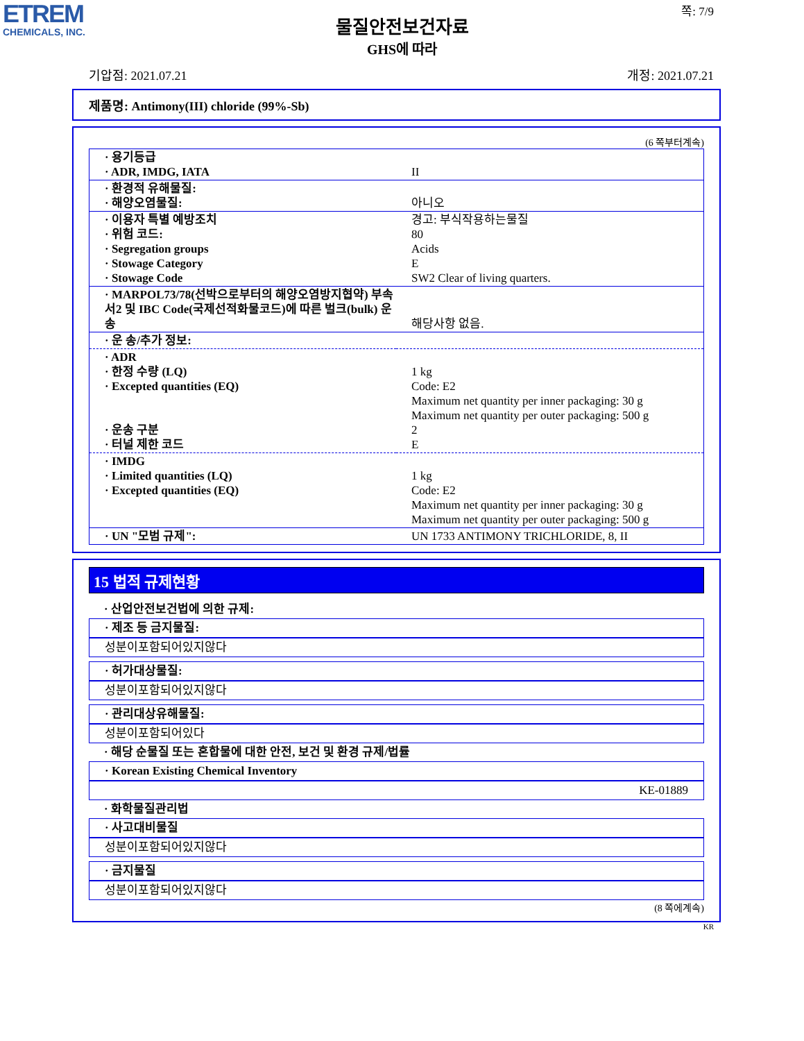ETREM
CHEMICALS, INC.
쪽: 7/9
물질안전보건자료
GHS에 따라
기압점: 2021.07.21 개정: 2021.07.21
제품명: Antimony(III) chloride (99%-Sb)
(6 쪽부터계속)
| · 용기등급 · ADR, IMDG, IATA | II |
| · 환경적 유해물질: · 해양오염물질: | 아니오 |
| · 이용자 특별 예방조치 · 위험 코드: · Segregation groups · Stowage Category · Stowage Code | 경고: 부식작용하는물질 80 Acids E SW2 Clear of living quarters. |
| · MARPOL73/78(선박으로부터의 해양오염방지협약) 부속서2 및 IBC Code(국제선적화물코드)에 따른 벌크(bulk) 운송 | 해당사항 없음. |
| · 운 송/추가 정보: | |
| · ADR · 한정 수량 (LQ) · Excepted quantities (EQ) · 운송 구분 · 터널 제한 코드 | 1 kg Code: E2 Maximum net quantity per inner packaging: 30 g Maximum net quantity per outer packaging: 500 g 2 E |
| · IMDG · Limited quantities (LQ) · Excepted quantities (EQ) | 1 kg Code: E2 Maximum net quantity per inner packaging: 30 g Maximum net quantity per outer packaging: 500 g |
| · UN "모범 규제": | UN 1733 ANTIMONY TRICHLORIDE, 8, II |
15 법적 규제현황
· 산업안전보건법에 의한 규제:
· 제조 등 금지물질:
성분이포함되어있지않다
· 허가대상물질:
성분이포함되어있지않다
· 관리대상유해물질:
성분이포함되어있다
· 해당 순물질 또는 혼합물에 대한 안전, 보건 및 환경 규제/법률
· Korean Existing Chemical Inventory
KE-01889
· 화학물질관리법
· 사고대비물질
성분이포함되어있지않다
· 금지물질
성분이포함되어있지않다
(8 쪽에계속)
KR